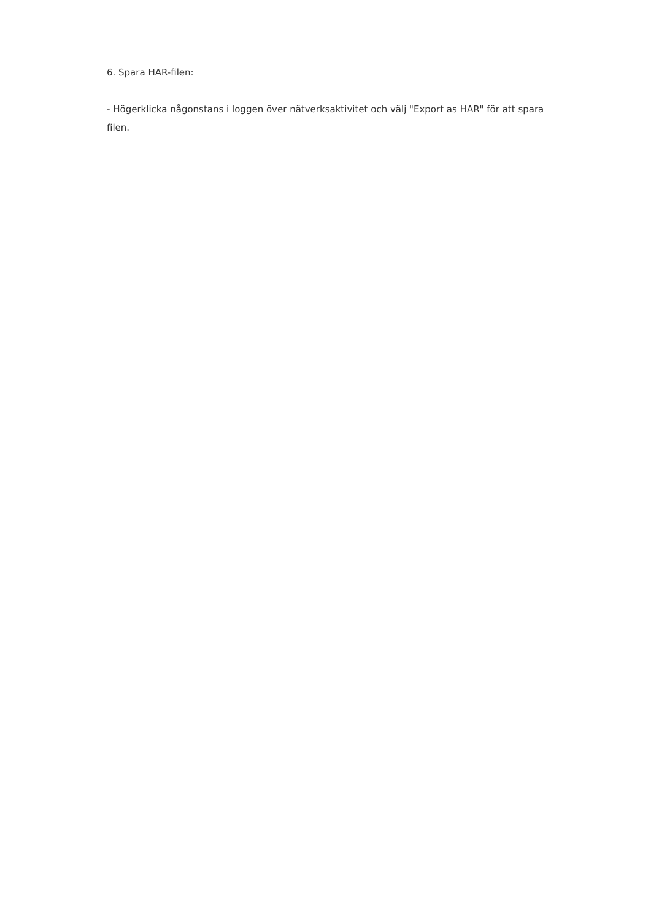6. Spara HAR-filen:
- Högerklicka någonstans i loggen över nätverksaktivitet och välj "Export as HAR" för att spara filen.